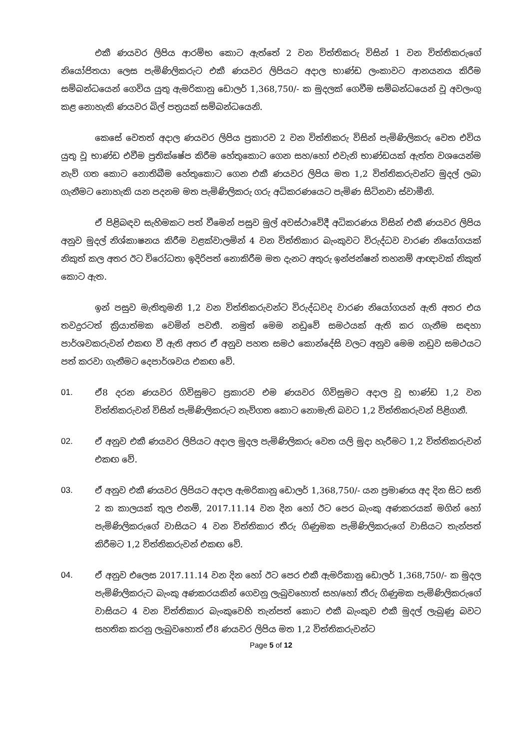එකී ණයවර ලිපිය ආරම්භ කොට ඇත්තේ 2 වන විත්තිකරු විසින් 1 වන විත්තිකරුගේ නියෝජිතයා ලෙස පැමිණිලිකරුට එකී ණයවර ලිපියට අදාල භාණ්ඩ ලංකාවට ආනයනය කිරීම සම්බන්ධයෙන් ගෙවිය යුතු ඇමරිකානු ඩොලර් 1,368,750/- ක මුදලක් ගෙවීම සම්බන්ධයෙන් වූ අවලංගු කළ නොහැකි ණයවර බිල් පත්‍රයක් සම්බන්ධයෙනි.
කෙසේ වෙතත් අදාල ණයවර ලිපිය ප්‍රකාරව 2 වන විත්තිකරු විසින් පැමිණිලිකරු වෙත එවිය යුතු වූ භාණ්ඩ එවීම ප්‍රතික්ෂේප කිරීම හේතුකොට ගෙන සහ/හෝ එවැනි භාණ්ඩයක් ඇත්ත වශයෙන්ම නැව් ගත කොට නොතිබීම හේතුකොට ගෙන එකී ණයවර ලිපිය මත 1,2 විත්තිකරුවන්ට මුදල් ලබා ගැනීමට නොහැකි යන පදනම මත පැමිණිලිකරු ගරු අධිකරණයෙට පැමිණ සිටිනවා ස්වාමීනි.
ඒ පිළිබඳව සැහිමකට පත් වීමෙන් පසුව මුල් අවස්ථාවේදී අධිකරණය විසින් එකී ණයවර ලිපිය අනුව මුදල් නිශ්කාෂනය කිරීම වළක්වාලමින් 4 වන විත්තිකාර බැංකුවට විරුද්ධව වාරණ නියෝගයක් නිකුත් කල අතර ඊට විරෝධතා ඉදිරිපත් නොකිරීම මත දැනට අතුරු ඉන්ජන්ෂන් තහනම් ආඥාවක් නිකුත් කොට ඇත.
ඉන් පසුව මැතිතුමනි 1,2 වන විත්තිකරුවන්ට විරුද්ධවද වාරණ නියෝගයන් ඇති අතර එය තවදුරටත් ක්‍රියාත්මක වෙමින් පවතී. නමුත් මෙම නඩුවේ සමථයක් ඇති කර ගැනීම සඳහා පාර්ශවකරුවන් එකඟ වී ඇති අතර ඒ අනුව පහත සමථ කොන්දේසි වලට අනුව මෙම නඩුව සමථයට පත් කරවා ගැනීමට දෙපාර්ශවය එකඟ වේ.
01. ඒ8 දරන ණයවර ගිවිසුමට ප්‍රකාරව එම ණයවර ගිවිසුමට අදාල වූ භාණ්ඩ 1,2 වන විත්තිකරුවන් විසින් පැමිණිලිකරුට නැව්ගත කොට නොමැති බවට 1,2 විත්තිකරුවන් පිළිගනී.
02. ඒ අනුව එකී ණයවර ලිපියට අදාල මුදල පැමිණිලිකරු වෙත යලි මුදා හැරීමට 1,2 විත්තිකරුවන් එකඟ වේ.
03. ඒ අනුව එකී ණයවර ලිපියට අදාල ඇමරිකානු ඩොලර් 1,368,750/- යන ප්‍රමාණය අද දින සිට සති 2 ක කාලයක් තුල එනම්, 2017.11.14 වන දින හෝ ඊට පෙර බැංකු අණකරයක් මගින් හෝ පැමිණිලිකරුගේ වාසියට 4 වන විත්තිකාර තීරු ගිණුමක පැමිණිලිකරුගේ වාසියට තැන්පත් කිරීමට 1,2 විත්තිකරුවන් එකඟ වේ.
04. ඒ අනුව එලෙස 2017.11.14 වන දින හෝ ඊට පෙර එකී ඇමරිකානු ඩොලර් 1,368,750/- ක මුදල පැමිණිලිකරුට බැංකු අණකරයකින් ගෙවනු ලැබුවහොත් සහ/හෝ තීරු ගිණුමක පැමිණිලිකරුගේ වාසියට 4 වන විත්තිකාර බැංකුවෙහි තැන්පත් කොට එකී බැංකුව එකී මුදල් ලැබුණු බවට සහතික කරනු ලැබුවහොත් ඒ8 ණයවර ලිපිය මත 1,2 විත්තිකරුවන්ට
Page 5 of 12